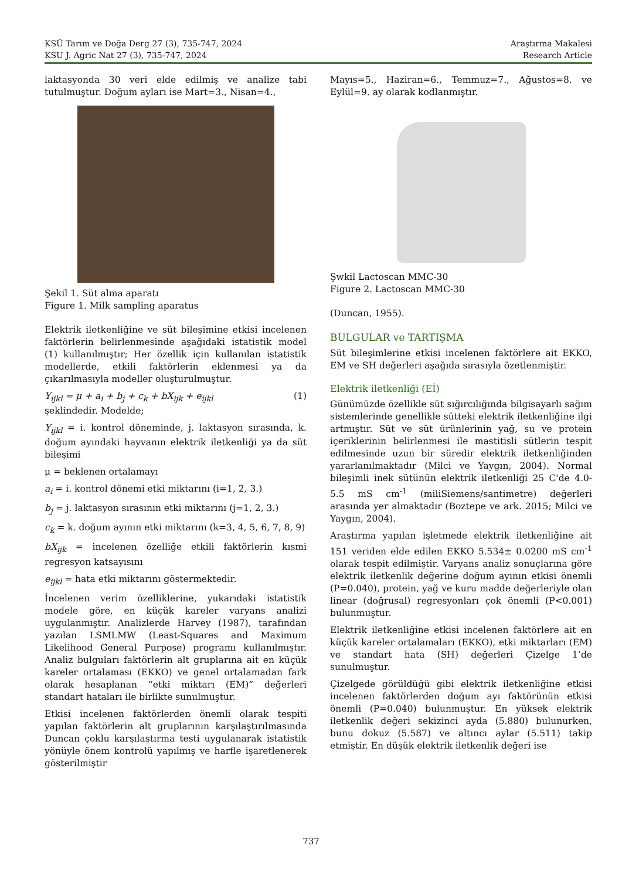KSÜ Tarım ve Doğa Derg 27 (3), 735-747, 2024 Araştırma Makalesi
KSU J. Agric Nat 27 (3), 735-747, 2024 Research Article
laktasyonda 30 veri elde edilmiş ve analize tabi tutulmuştur. Doğum ayları ise Mart=3., Nisan=4.,
Şekil 1. Süt alma aparatı
Figure 1. Milk sampling aparatus
Elektrik iletkenliğine ve süt bileşimine etkisi incelenen faktörlerin belirlenmesinde aşağıdaki istatistik model (1) kullanılmıştır; Her özellik için kullanılan istatistik modellerde, etkili faktörlerin eklenmesi ya da çıkarılmasıyla modeller oluşturulmuştur.
Y<sub>ijkl</sub> = μ + a<sub>i</sub> + b<sub>j</sub> + c<sub>k</sub> + bX<sub>ijk</sub> + e<sub>ijkl</sub> (1)
şeklindedir. Modelde;
Y<sub>ijkl</sub> = i. kontrol döneminde, j. laktasyon sırasında, k. doğum ayındaki hayvanın elektrik iletkenliği ya da süt bileşimi
μ = beklenen ortalamayı
a<sub>i</sub> = i. kontrol dönemi etki miktarını (i=1, 2, 3.)
b<sub>j</sub> = j. laktasyon sırasının etki miktarını (j=1, 2, 3.)
c<sub>k</sub> = k. doğum ayının etki miktarını (k=3, 4, 5, 6, 7, 8, 9)
bX<sub>ijk</sub> = incelenen özelliğe etkili faktörlerin kısmi regresyon katsayısını
e<sub>ijkl</sub> = hata etki miktarını göstermektedir.
İncelenen verim özelliklerine, yukarıdaki istatistik modele göre, en küçük kareler varyans analizi uygulanmıştır. Analizlerde Harvey (1987), tarafından yazılan LSMLMW (Least-Squares and Maximum Likelihood General Purpose) programı kullanılmıştır. Analiz bulguları faktörlerin alt gruplarına ait en küçük kareler ortalaması (EKKO) ve genel ortalamadan fark olarak hesaplanan “etki miktarı (EM)” değerleri standart hataları ile birlikte sunulmuştur.
Etkisi incelenen faktörlerden önemli olarak tespiti yapılan faktörlerin alt gruplarının karşılaştırılmasında Duncan çoklu karşılaştırma testi uygulanarak istatistik yönüyle önem kontrolü yapılmış ve harfle işaretlenerek gösterilmiştir
Mayıs=5., Haziran=6., Temmuz=7., Ağustos=8. ve Eylül=9. ay olarak kodlanmıştır.
Şwkil Lactoscan MMC-30
Figure 2. Lactoscan MMC-30
(Duncan, 1955).
BULGULAR ve TARTIŞMA
Süt bileşimlerine etkisi incelenen faktörlere ait EKKO, EM ve SH değerleri aşağıda sırasıyla özetlenmiştir.
Elektrik iletkenliği (Eİ)
Günümüzde özellikle süt sığırcılığında bilgisayarlı sağım sistemlerinde genellikle sütteki elektrik iletkenliğine ilgi artmıştır. Süt ve süt ürünlerinin yağ, su ve protein içeriklerinin belirlenmesi ile mastitisli sütlerin tespit edilmesinde uzun bir süredir elektrik iletkenliğinden yararlanılmaktadır (Milci ve Yaygın, 2004). Normal bileşimli inek sütünün elektrik iletkenliği 25 C'de 4.0-5.5 mS cm<sup>-1</sup> (miliSiemens/santimetre) değerleri arasında yer almaktadır (Boztepe ve ark. 2015; Milci ve Yaygın, 2004).
Araştırma yapılan işletmede elektrik iletkenliğine ait 151 veriden elde edilen EKKO 5.534± 0.0200 mS cm<sup>-1</sup> olarak tespit edilmiştir. Varyans analiz sonuçlarına göre elektrik iletkenlik değerine doğum ayının etkisi önemli (P=0.040), protein, yağ ve kuru madde değerleriyle olan linear (doğrusal) regresyonları çok önemli (P<0.001) bulunmuştur.
Elektrik iletkenliğine etkisi incelenen faktörlere ait en küçük kareler ortalamaları (EKKO), etki miktarları (EM) ve standart hata (SH) değerleri Çizelge 1’de sunulmuştur.
Çizelgede görüldüğü gibi elektrik iletkenliğine etkisi incelenen faktörlerden doğum ayı faktörünün etkisi önemli (P=0.040) bulunmuştur. En yüksek elektrik iletkenlik değeri sekizinci ayda (5.880) bulunurken, bunu dokuz (5.587) ve altıncı aylar (5.511) takip etmiştir. En düşük elektrik iletkenlik değeri ise
737